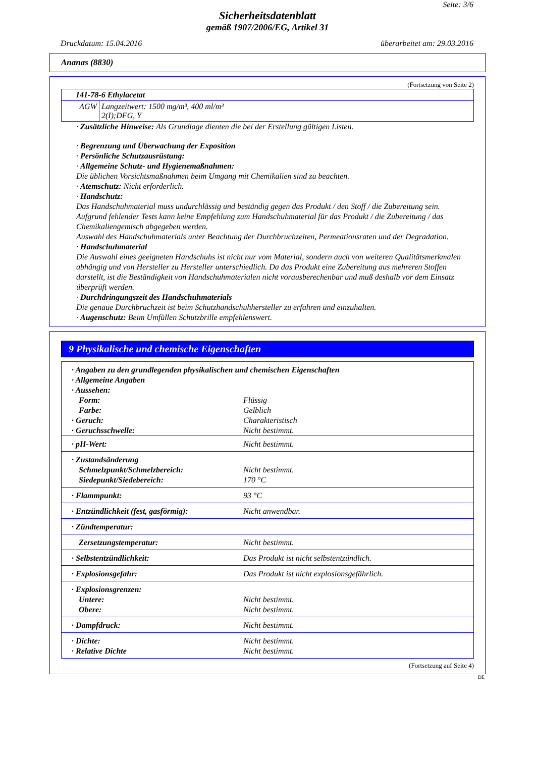Seite: 3/6
Sicherheitsdatenblatt
gemäß 1907/2006/EG, Artikel 31
Druckdatum: 15.04.2016 überarbeitet am: 29.03.2016
Ananas (8830)
(Fortsetzung von Seite 2)
| 141-78-6 Ethylacetat | |
| AGW | Langzeitwert: 1500 mg/m³, 400 ml/m³ 2(I);DFG, Y |
· Zusätzliche Hinweise: Als Grundlage dienten die bei der Erstellung gültigen Listen.
· Begrenzung und Überwachung der Exposition
· Persönliche Schutzausrüstung:
· Allgemeine Schutz- und Hygienemaßnahmen:
Die üblichen Vorsichtsmaßnahmen beim Umgang mit Chemikalien sind zu beachten.
· Atemschutz: Nicht erforderlich.
· Handschutz:
Das Handschuhmaterial muss undurchlässig und beständig gegen das Produkt / den Stoff / die Zubereitung sein.
Aufgrund fehlender Tests kann keine Empfehlung zum Handschuhmaterial für das Produkt / die Zubereitung / das Chemikaliengemisch abgegeben werden.
Auswahl des Handschuhmaterials unter Beachtung der Durchbruchzeiten, Permeationsraten und der Degradation.
· Handschuhmaterial
Die Auswahl eines geeigneten Handschuhs ist nicht nur vom Material, sondern auch von weiteren Qualitätsmerkmalen abhängig und von Hersteller zu Hersteller unterschiedlich. Da das Produkt eine Zubereitung aus mehreren Stoffen darstellt, ist die Beständigkeit von Handschuhmaterialen nicht vorausberechenbar und muß deshalb vor dem Einsatz überprüft werden.
· Durchdringungszeit des Handschuhmaterials
Die genaue Durchbruchzeit ist beim Schutzhandschuhhersteller zu erfahren und einzuhalten.
· Augenschutz: Beim Umfüllen Schutzbrille empfehlenswert.
9 Physikalische und chemische Eigenschaften
| · Angaben zu den grundlegenden physikalischen und chemischen Eigenschaften | |
| · Allgemeine Angaben | |
| · Aussehen: | |
| Form: | Flüssig |
| Farbe: | Gelblich |
| · Geruch: | Charakteristisch |
| · Geruchsschwelle: | Nicht bestimmt. |
| · pH-Wert: | Nicht bestimmt. |
| · Zustandsänderung Schmelzpunkt/Schmelzbereich: Siedepunkt/Siedebereich: | Nicht bestimmt. 170 °C |
| · Flammpunkt: | 93 °C |
| · Entzündlichkeit (fest, gasförmig): | Nicht anwendbar. |
| · Zündtemperatur: | |
| Zersetzungstemperatur: | Nicht bestimmt. |
| · Selbstentzündlichkeit: | Das Produkt ist nicht selbstentzündlich. |
| · Explosionsgefahr: | Das Produkt ist nicht explosionsgefährlich. |
| · Explosionsgrenzen: Untere: Obere: | Nicht bestimmt. Nicht bestimmt. |
| · Dampfdruck: | Nicht bestimmt. |
| · Dichte: · Relative Dichte | Nicht bestimmt. Nicht bestimmt. |
(Fortsetzung auf Seite 4)
DE